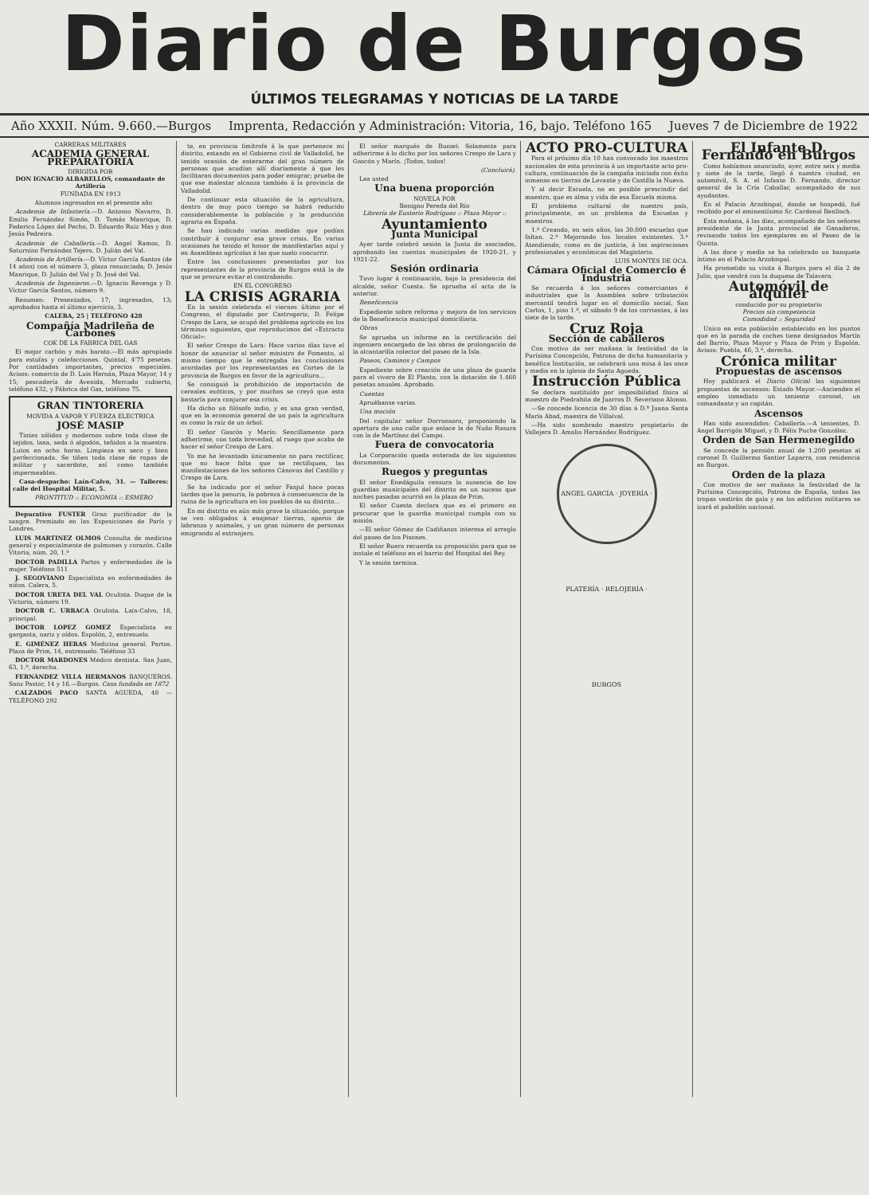Diario de Burgos
ÚLTIMOS TELEGRAMAS Y NOTICIAS DE LA TARDE
Año XXXII. Núm. 9.660.—Burgos Imprenta, Redacción y Administración: Vitoria, 16, bajo. Teléfono 165 Jueves 7 de Diciembre de 1922
CARRERAS MILITARES
ACADEMIA GENERAL PREPARATORIA
DIRIGIDA POR
DON IGNACIO ALBARELLOS, comandante de Artillería
FUNDADA EN 1913
Alumnos ingresados en el presente año
Academia de Infantería.—D. Antonio Navarro, D. Emilio Fernández Simón, D. Tomás Manrique, D. Federico López del Pecho, D. Eduardo Ruiz Mas y don Jesús Pedreira.
Academia de Caballería.—D. Angel Ramos, D. Saturnino Fernández Tejero, D. Julián del Val.
Academia de Artillería.—D. Víctor García Santos (de 14 años) con el número 3, plaza renunciada; D. Jesús Manrique, D. Julián del Val y D. José del Val.
Academia de Ingenieros.—D. Ignacio Revenga y D. Víctor García Santos, número 9.
Resumen: Presentados, 17; ingresados, 13; aprobados hasta el último ejercicio, 3.
CALERA, 25 | TELÉFONO 428
Compañía Madrileña de Carbones
COK DE LA FABRICA DEL GAS
El mejor carbón y más barato.—El más apropiado para estufas y calefacciones. Quintal, 4'75 pesetas. Por cantidades importantes, precios especiales. Avisos: comercio de D. Luis Hernán, Plaza Mayor, 14 y 15; pescadería de Avenida, Mercado cubierto, teléfono 432, y Fábrica del Gas, teléfono 75.
GRAN TINTORERIA
MOVIDA A VAPOR Y FUERZA ELECTRICA
JOSÉ MASIP
Tintes sólidos y modernos sobre toda clase de tejidos, lana, seda ó algodón, teñidos a la muestra. Lutos en ocho horas. Limpieza en seco y bien perfeccionada. Se tiñen toda clase de ropas de militar y sacerdote, así como también impermeables.
Casa-despacho: Laín-Calvo, 31. — Talleres: calle del Hospital Militar, 5.
PRONTITUD :: ECONOMIA :: ESMERO
Depurativo FUSTER Gran purificador de la sangre. Premiado en las Exposiciones de París y Londres.
LUIS MARTINEZ OLMOS Consulta de medicina general y especialmente de pulmones y corazón. Calle Vitoria, núm. 20, 1.º
DOCTOR PADILLA Partos y enfermedades de la mujer. Teléfono 511
J. SEGOVIANO Especialista en enfermedades de niños. Calera, 5.
DOCTOR URETA DEL VAL Oculista. Duque de la Victoria, número 19.
DOCTOR C. URRACA Oculista. Laín-Calvo, 18, principal.
DOCTOR LOPEZ GOMEZ Especialista en garganta, nariz y oídos. Espolón, 2, entresuelo.
E. GIMÉNEZ HERAS Medicina general. Partos. Plaza de Prim, 14, entresuelo. Teléfono 33
DOCTOR MARDONES Médico dentista. San Juan, 63, 1.º, derecha.
FERNÁNDEZ VILLA HERMANOS BANQUEROS. Sanz Pastor, 14 y 16.—Burgos. Casa fundada en 1872
CALZADOS PACO SANTA AGUEDA, 40 — TELÉFONO 292
te, en provincia limítrofe á la que pertenece mi distrito, estando en el Gobierno civil de Valladolid, he tenido ocasión de enterarme del gran número de personas que acudían allí diariamente á que les facilitaran documentos para poder emigrar; prueba de que ese malestar alcanza también á la provincia de Valladolid.
De continuar esta situación de la agricultura, dentro de muy poco tiempo se habrá reducido considerablemente la población y la producción agraria en España.
Se han indicado varias medidas que podían contribuir á conjurar esa grave crisis. En varias ocasiones he tenido el honor de manifestarlas aquí y en Asambleas agrícolas á las que suelo concurrir.
Entre las conclusiones presentadas por los representantes de la provincia de Burgos está la de que se procure evitar el contrabando.
EN EL CONGRESO
LA CRISIS AGRARIA
En la sesión celebrada el viernes último por el Congreso, el diputado por Castrogeriz, D. Felipe Crespo de Lara, se ocupó del problema agrícola en los términos siguientes, que reproducimos del «Extracto Oficial»:
El señor Crespo de Lara: Hace varios días tuve el honor de anunciar al señor ministro de Fomento, al mismo tiempo que le entregaba las conclusiones acordadas por los representantes en Cortes de la provincia de Burgos en favor de la agricultura...
Se consiguió la prohibición de importación de cereales exóticos, y por muchos se creyó que esto bastaría para conjurar esa crisis.
Ha dicho un filósofo indio, y es una gran verdad, que en la economía general de un país la agricultura es como la raíz de un árbol.
El señor Gascón y Marín: Sencillamente para adherirme, con toda brevedad, al ruego que acaba de hacer el señor Crespo de Lara.
Yo me he levantado únicamente no para rectificar, que no hace falta que se rectifiquen, las manifestaciones de los señores Cánovas del Castillo y Crespo de Lara.
Se ha indicado por el señor Fanjul hace pocas tardes que la penuria, la pobreza á consecuencia de la ruina de la agricultura en los pueblos de su distrito...
En mi distrito es aún más grave la situación, porque se ven obligados á enajenar tierras, aperos de labranza y animales, y un gran número de personas emigrando al extranjero.
El señor marqués de Buniel: Solamente para adherirme á lo dicho por los señores Crespo de Lara y Gascón y Marín. ¡Todos, todos!
(Concluirá).
Lea usted
Una buena proporción
NOVELA POR
Benigno Pereda del Río
Librería de Eusterio Rodríguez :: Plaza Mayor ::
Ayuntamiento
Junta Municipal
Ayer tarde celebró sesión la Junta de asociados, aprobando las cuentas municipales de 1920-21, y 1921-22.
Sesión ordinaria
Tuvo lugar á continuación, bajo la presidencia del alcalde, señor Cuesta. Se aprueba el acta de la anterior.
Beneficencia
Expediente sobre reforma y mejora de los servicios de la Beneficencia municipal domiciliaria.
Obras
Se aprueba un informe en la certificación del ingeniero encargado de las obras de prolongación de la alcantarilla colector del paseo de la Isla.
Paseos, Caminos y Campos
Expediente sobre creación de una plaza de guarda para el vivero de El Planto, con la dotación de 1.460 pesetas anuales. Aprobado.
Cuentas
Apruébanse varias.
Una moción
Del capitular señor Dorronsoro, proponiendo la apertura de una calle que enlace la de Nuño Rasura con la de Martínez del Campo.
Fuera de convocatoria
La Corporación queda enterada de los siguientes documentos.
Ruegos y preguntas
El señor Enedáguila censura la ausencia de los guardias municipales del distrito en un suceso que noches pasadas ocurrió en la plaza de Prim.
El señor Cuesta declara que es el primero en procurar que la guardia municipal cumpla con su misión.
—El señor Gómez de Cadiñanos interesa el arreglo del paseo de los Pisones.
El señor Ruera recuerda su proposición para que se instale el teléfono en el barrio del Hospital del Rey.
Y la sesión termina.
ACTO PRO-CULTURA
Para el próximo día 10 han convocado los maestros nacionales de esta provincia á un importante acto pro-cultura, continuación de la campaña iniciada con éxito inmenso en tierras de Levante y de Castilla la Nueva.
Y al decir Escuela, no es posible prescindir del maestro, que es alma y vida de esa Escuela misma.
El problema cultural de nuestro país, principalmente, es un problema de Escuelas y maestros.
1.º Creando, en seis años, las 30.000 escuelas que faltan. 2.º Mejorando los locales existentes. 3.º Atendiendo, como es de justicia, á las aspiraciones profesionales y económicas del Magisterio.
LUIS MONTES DE OCA.
Cámara Oficial de Comercio é Industria
Se recuerda á los señores comerciantes é industriales que la Asamblea sobre tributación mercantil tendrá lugar en el domicilio social, San Carlos, 1, piso 1.º, el sábado 9 de los corrientes, á las siete de la tarde.
Cruz Roja
Sección de caballeros
Con motivo de ser mañana la festividad de la Purísima Concepción, Patrona de dicha humanitaria y benéfica Institución, se celebrará una misa á las once y media en la iglesia de Santa Agueda.
Instrucción Pública
Se declara sustituído por imposibilidad física al maestro de Piedrahita de Juarros D. Severiano Alonso.
—Se concede licencia de 30 días á D.ª Juana Santa María Abad, maestra de Villalval.
—Ha sido nombrado maestro propietario de Vallejera D. Amalio Hernández Rodríguez.
ANGEL GARCÍA · JOYERÍA · PLATERÍA · RELOJERÍA · BURGOS
El Infante D. Fernando en Burgos
Como habíamos anunciado, ayer, entre seis y media y siete de la tarde, llegó á nuestra ciudad, en automóvil, S. A. el Infante D. Fernando, director general de la Cría Caballar, acompañado de sus ayudantes.
En el Palacio Arzobispal, donde se hospedó, fué recibido por el eminentísimo Sr. Cardenal Benlloch.
Esta mañana, á las diez, acompañado de los señores presidente de la Junta provincial de Ganaderos, revisando todos los ejemplares en el Paseo de la Quinta.
A las doce y media se ha celebrado un banquete íntimo en el Palacio Arzobispal.
Ha prometido su visita á Burgos para el día 2 de Julio, que vendrá con la duquesa de Talavera.
Automóvil de alquiler
conducido por su propietario
Precios sin competencia
Comodidad :: Seguridad
Unico en esta población establecido en los puntos que en la parada de coches tiene designados Martín del Barrio, Plaza Mayor y Plaza de Prim y Espolón. Avisos: Puebla, 46, 3.º, derecha.
Crónica militar
Propuestas de ascensos
Hoy publicará el Diario Oficial las siguientes propuestas de ascensos: Estado Mayor.—Ascienden el empleo inmediato un teniente coronel, un comandante y un capitán.
Ascensos
Han sido ascendidos: Caballería.—A tenientes, D. Angel Barrigón Miguel, y D. Félix Puche González.
Orden de San Hermenegildo
Se concede la pensión anual de 1.200 pesetas al coronel D. Guillermo Santier Laparra, con residencia en Burgos.
Orden de la plaza
Con motivo de ser mañana la festividad de la Purísima Concepción, Patrona de España, todas las tropas vestirán de gala y en los edificios militares se izará el pabellón nacional.